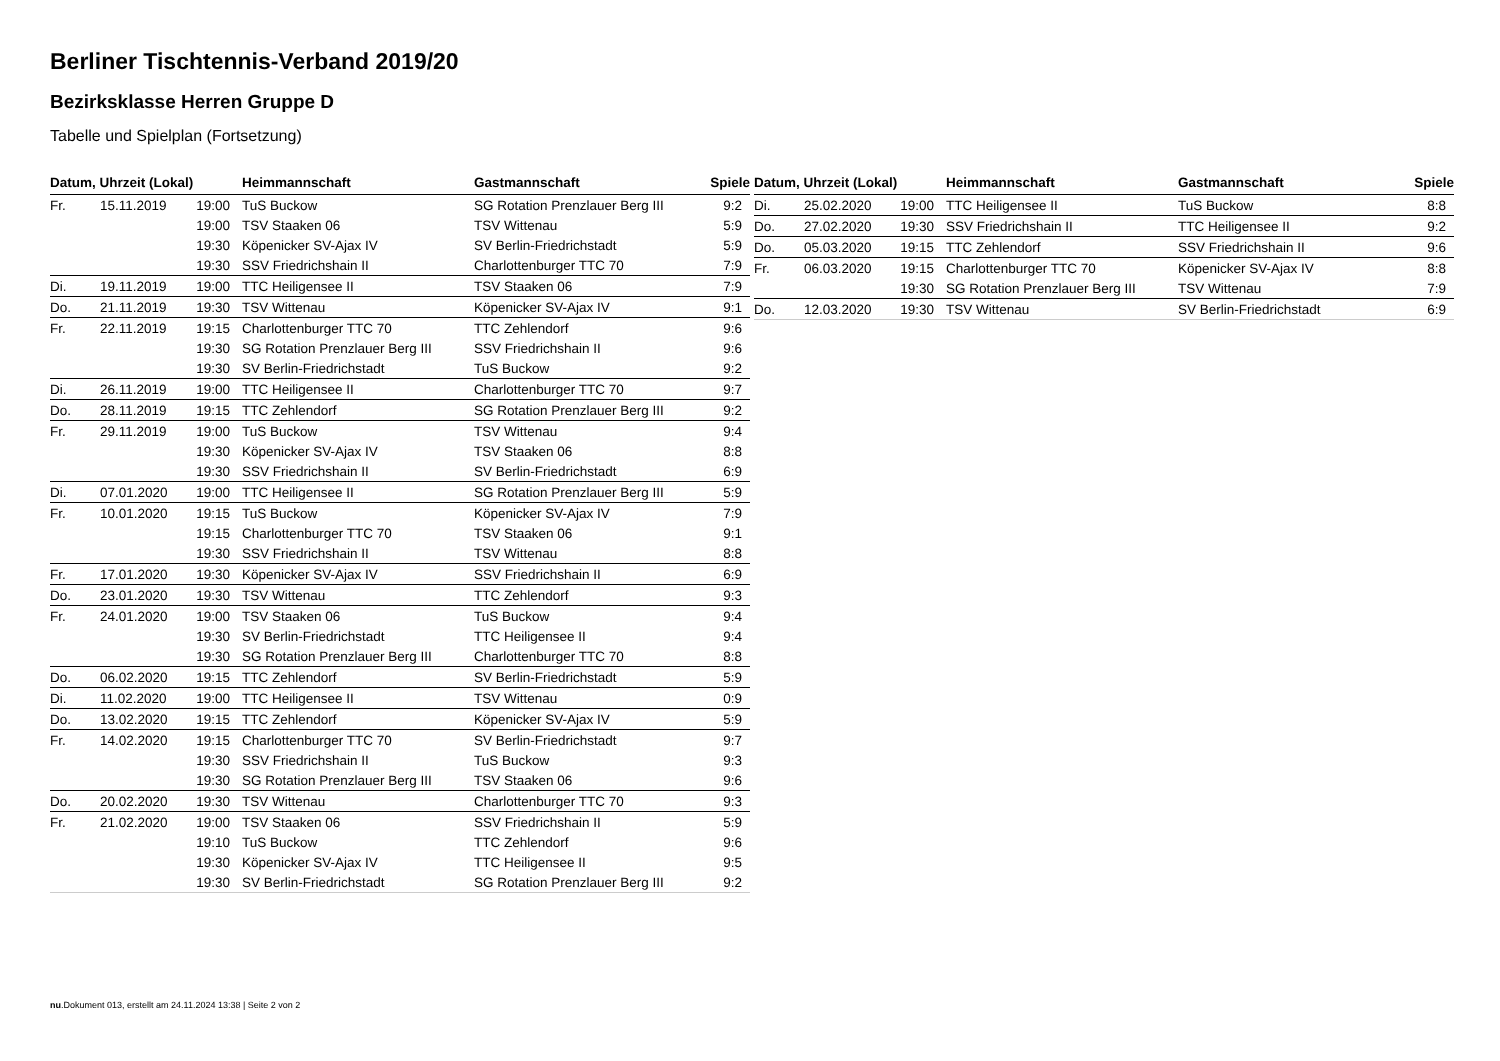Berliner Tischtennis-Verband 2019/20
Bezirksklasse Herren Gruppe D
Tabelle und Spielplan (Fortsetzung)
| Datum, Uhrzeit (Lokal) | | | Heimmannschaft | Gastmannschaft | Spiele |
| --- | --- | --- | --- | --- | --- |
| Fr. | 15.11.2019 | 19:00 | TuS Buckow | SG Rotation Prenzlauer Berg III | 9:2 |
| | | 19:00 | TSV Staaken 06 | TSV Wittenau | 5:9 |
| | | 19:30 | Köpenicker SV-Ajax IV | SV Berlin-Friedrichstadt | 5:9 |
| | | 19:30 | SSV Friedrichshain II | Charlottenburger TTC 70 | 7:9 |
| Di. | 19.11.2019 | 19:00 | TTC Heiligensee II | TSV Staaken 06 | 7:9 |
| Do. | 21.11.2019 | 19:30 | TSV Wittenau | Köpenicker SV-Ajax IV | 9:1 |
| Fr. | 22.11.2019 | 19:15 | Charlottenburger TTC 70 | TTC Zehlendorf | 9:6 |
| | | 19:30 | SG Rotation Prenzlauer Berg III | SSV Friedrichshain II | 9:6 |
| | | 19:30 | SV Berlin-Friedrichstadt | TuS Buckow | 9:2 |
| Di. | 26.11.2019 | 19:00 | TTC Heiligensee II | Charlottenburger TTC 70 | 9:7 |
| Do. | 28.11.2019 | 19:15 | TTC Zehlendorf | SG Rotation Prenzlauer Berg III | 9:2 |
| Fr. | 29.11.2019 | 19:00 | TuS Buckow | TSV Wittenau | 9:4 |
| | | 19:30 | Köpenicker SV-Ajax IV | TSV Staaken 06 | 8:8 |
| | | 19:30 | SSV Friedrichshain II | SV Berlin-Friedrichstadt | 6:9 |
| Di. | 07.01.2020 | 19:00 | TTC Heiligensee II | SG Rotation Prenzlauer Berg III | 5:9 |
| Fr. | 10.01.2020 | 19:15 | TuS Buckow | Köpenicker SV-Ajax IV | 7:9 |
| | | 19:15 | Charlottenburger TTC 70 | TSV Staaken 06 | 9:1 |
| | | 19:30 | SSV Friedrichshain II | TSV Wittenau | 8:8 |
| Fr. | 17.01.2020 | 19:30 | Köpenicker SV-Ajax IV | SSV Friedrichshain II | 6:9 |
| Do. | 23.01.2020 | 19:30 | TSV Wittenau | TTC Zehlendorf | 9:3 |
| Fr. | 24.01.2020 | 19:00 | TSV Staaken 06 | TuS Buckow | 9:4 |
| | | 19:30 | SV Berlin-Friedrichstadt | TTC Heiligensee II | 9:4 |
| | | 19:30 | SG Rotation Prenzlauer Berg III | Charlottenburger TTC 70 | 8:8 |
| Do. | 06.02.2020 | 19:15 | TTC Zehlendorf | SV Berlin-Friedrichstadt | 5:9 |
| Di. | 11.02.2020 | 19:00 | TTC Heiligensee II | TSV Wittenau | 0:9 |
| Do. | 13.02.2020 | 19:15 | TTC Zehlendorf | Köpenicker SV-Ajax IV | 5:9 |
| Fr. | 14.02.2020 | 19:15 | Charlottenburger TTC 70 | SV Berlin-Friedrichstadt | 9:7 |
| | | 19:30 | SSV Friedrichshain II | TuS Buckow | 9:3 |
| | | 19:30 | SG Rotation Prenzlauer Berg III | TSV Staaken 06 | 9:6 |
| Do. | 20.02.2020 | 19:30 | TSV Wittenau | Charlottenburger TTC 70 | 9:3 |
| Fr. | 21.02.2020 | 19:00 | TSV Staaken 06 | SSV Friedrichshain II | 5:9 |
| | | 19:10 | TuS Buckow | TTC Zehlendorf | 9:6 |
| | | 19:30 | Köpenicker SV-Ajax IV | TTC Heiligensee II | 9:5 |
| | | 19:30 | SV Berlin-Friedrichstadt | SG Rotation Prenzlauer Berg III | 9:2 |
| Datum, Uhrzeit (Lokal) | | | Heimmannschaft | Gastmannschaft | Spiele |
| --- | --- | --- | --- | --- | --- |
| Di. | 25.02.2020 | 19:00 | TTC Heiligensee II | TuS Buckow | 8:8 |
| Do. | 27.02.2020 | 19:30 | SSV Friedrichshain II | TTC Heiligensee II | 9:2 |
| Do. | 05.03.2020 | 19:15 | TTC Zehlendorf | SSV Friedrichshain II | 9:6 |
| Fr. | 06.03.2020 | 19:15 | Charlottenburger TTC 70 | Köpenicker SV-Ajax IV | 8:8 |
| | | 19:30 | SG Rotation Prenzlauer Berg III | TSV Wittenau | 7:9 |
| Do. | 12.03.2020 | 19:30 | TSV Wittenau | SV Berlin-Friedrichstadt | 6:9 |
nu.Dokument 013, erstellt am 24.11.2024 13:38 | Seite 2 von 2